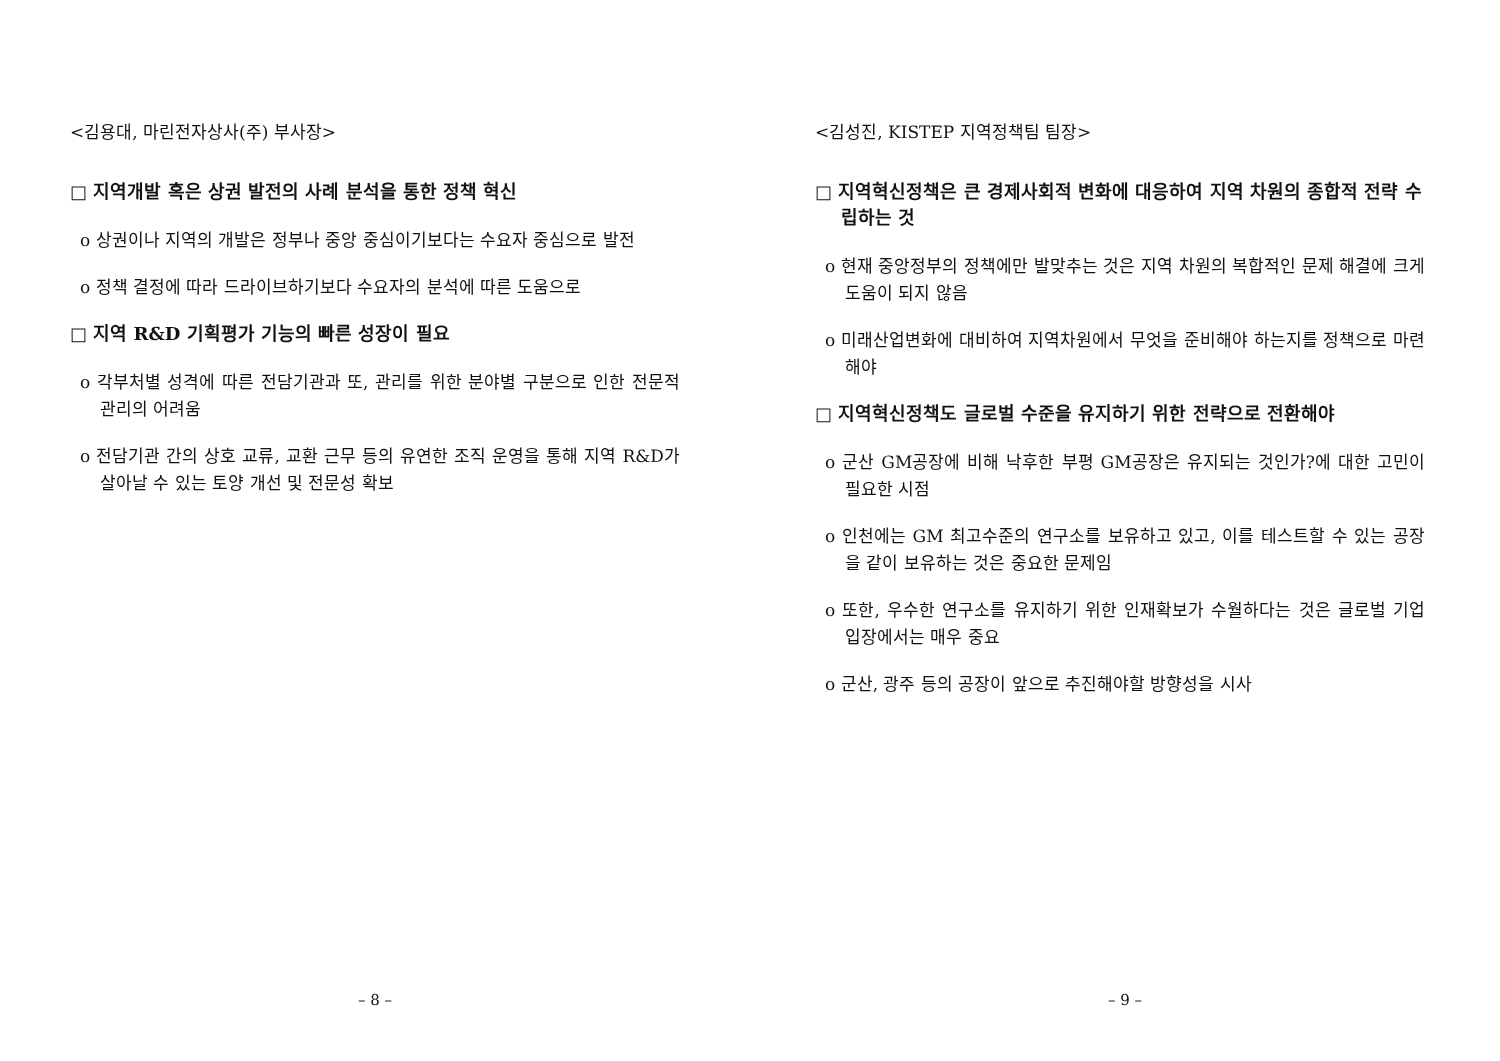<김용대, 마린전자상사(주) 부사장>
□ 지역개발 혹은 상권 발전의 사례 분석을 통한 정책 혁신
o 상권이나 지역의 개발은 정부나 중앙 중심이기보다는 수요자 중심으로 발전
o 정책 결정에 따라 드라이브하기보다 수요자의 분석에 따른 도움으로
□ 지역 R&D 기획평가 기능의 빠른 성장이 필요
o 각부처별 성격에 따른 전담기관과 또, 관리를 위한 분야별 구분으로 인한 전문적 관리의 어려움
o 전담기관 간의 상호 교류, 교환 근무 등의 유연한 조직 운영을 통해 지역 R&D가 살아날 수 있는 토양 개선 및 전문성 확보
– 8 –
<김성진, KISTEP 지역정책팀 팀장>
□ 지역혁신정책은 큰 경제사회적 변화에 대응하여 지역 차원의 종합적 전략 수립하는 것
o 현재 중앙정부의 정책에만 발맞추는 것은 지역 차원의 복합적인 문제 해결에 크게 도움이 되지 않음
o 미래산업변화에 대비하여 지역차원에서 무엇을 준비해야 하는지를 정책으로 마련해야
□ 지역혁신정책도 글로벌 수준을 유지하기 위한 전략으로 전환해야
o 군산 GM공장에 비해 낙후한 부평 GM공장은 유지되는 것인가?에 대한 고민이 필요한 시점
o 인천에는 GM 최고수준의 연구소를 보유하고 있고, 이를 테스트할 수 있는 공장을 같이 보유하는 것은 중요한 문제임
o 또한, 우수한 연구소를 유지하기 위한 인재확보가 수월하다는 것은 글로벌 기업 입장에서는 매우 중요
o 군산, 광주 등의 공장이 앞으로 추진해야할 방향성을 시사
– 9 –